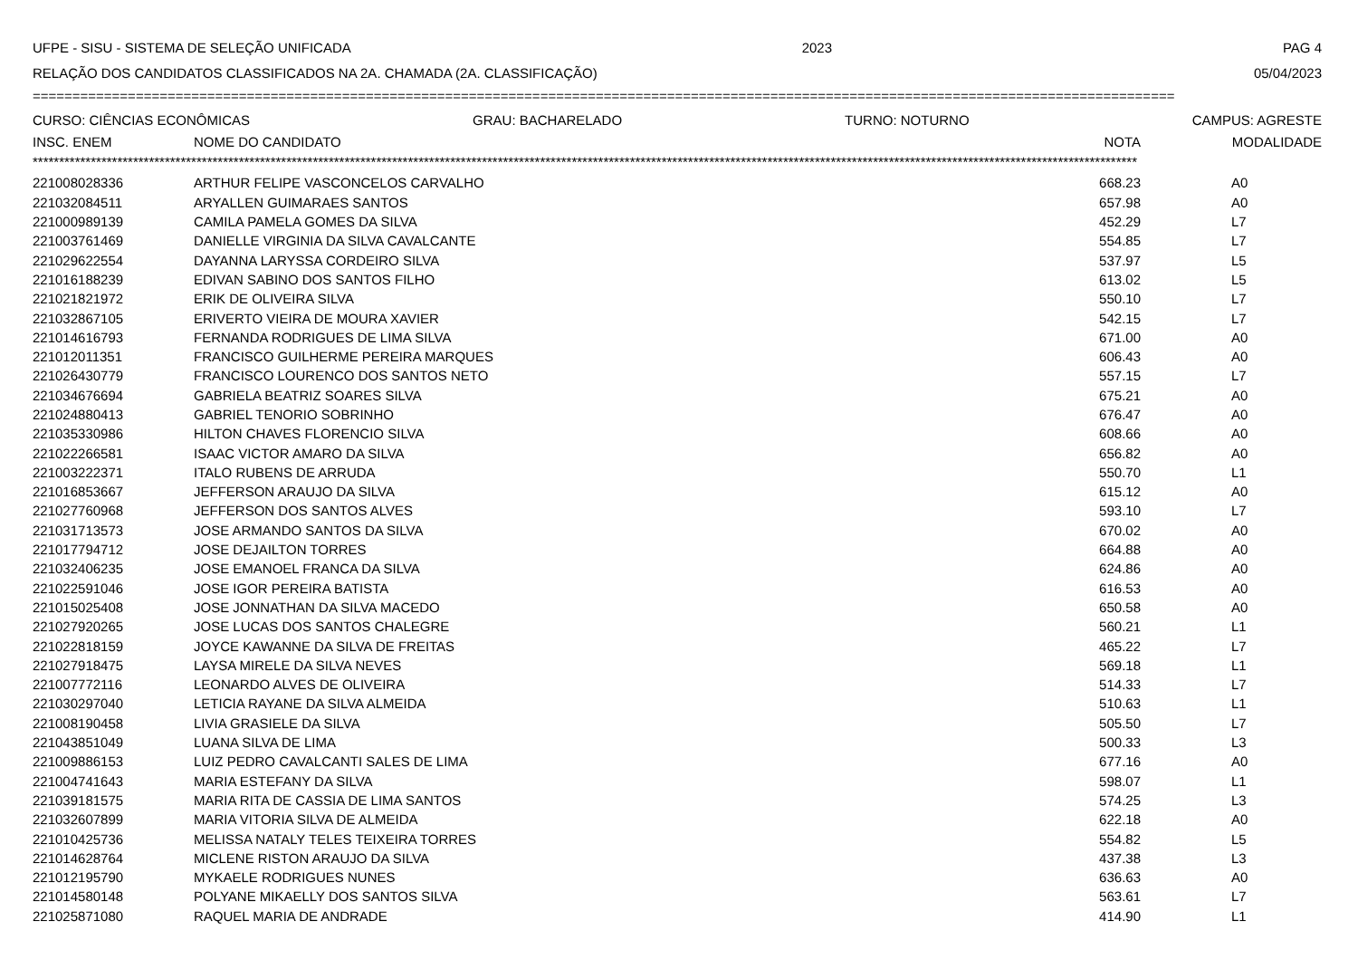UFPE - SISU - SISTEMA DE SELEÇÃO UNIFICADA 2023 PAG 4
RELAÇÃO DOS CANDIDATOS CLASSIFICADOS NA 2A. CHAMADA (2A. CLASSIFICAÇÃO) 05/04/2023
================================================================================================================================================
CURSO: CIÊNCIAS ECONÔMICAS GRAU: BACHARELADO TURNO: NOTURNO CAMPUS: AGRESTE
| INSC. ENEM | NOME DO CANDIDATO | NOTA | MODALIDADE |
| --- | --- | --- | --- |
| ***************************************************************************************************************************************************************************************************************** | | | |
| 221008028336 | ARTHUR FELIPE VASCONCELOS CARVALHO | 668.23 | A0 |
| 221032084511 | ARYALLEN GUIMARAES SANTOS | 657.98 | A0 |
| 221000989139 | CAMILA PAMELA GOMES DA SILVA | 452.29 | L7 |
| 221003761469 | DANIELLE VIRGINIA DA SILVA CAVALCANTE | 554.85 | L7 |
| 221029622554 | DAYANNA LARYSSA CORDEIRO SILVA | 537.97 | L5 |
| 221016188239 | EDIVAN SABINO DOS SANTOS FILHO | 613.02 | L5 |
| 221021821972 | ERIK DE OLIVEIRA SILVA | 550.10 | L7 |
| 221032867105 | ERIVERTO VIEIRA DE MOURA XAVIER | 542.15 | L7 |
| 221014616793 | FERNANDA RODRIGUES DE LIMA SILVA | 671.00 | A0 |
| 221012011351 | FRANCISCO GUILHERME PEREIRA MARQUES | 606.43 | A0 |
| 221026430779 | FRANCISCO LOURENCO DOS SANTOS NETO | 557.15 | L7 |
| 221034676694 | GABRIELA BEATRIZ SOARES SILVA | 675.21 | A0 |
| 221024880413 | GABRIEL TENORIO SOBRINHO | 676.47 | A0 |
| 221035330986 | HILTON CHAVES FLORENCIO SILVA | 608.66 | A0 |
| 221022266581 | ISAAC VICTOR AMARO DA SILVA | 656.82 | A0 |
| 221003222371 | ITALO RUBENS DE ARRUDA | 550.70 | L1 |
| 221016853667 | JEFFERSON ARAUJO DA SILVA | 615.12 | A0 |
| 221027760968 | JEFFERSON DOS SANTOS ALVES | 593.10 | L7 |
| 221031713573 | JOSE ARMANDO SANTOS DA SILVA | 670.02 | A0 |
| 221017794712 | JOSE DEJAILTON TORRES | 664.88 | A0 |
| 221032406235 | JOSE EMANOEL FRANCA DA SILVA | 624.86 | A0 |
| 221022591046 | JOSE IGOR PEREIRA BATISTA | 616.53 | A0 |
| 221015025408 | JOSE JONNATHAN DA SILVA MACEDO | 650.58 | A0 |
| 221027920265 | JOSE LUCAS DOS SANTOS CHALEGRE | 560.21 | L1 |
| 221022818159 | JOYCE KAWANNE DA SILVA DE FREITAS | 465.22 | L7 |
| 221027918475 | LAYSA MIRELE DA SILVA NEVES | 569.18 | L1 |
| 221007772116 | LEONARDO ALVES DE OLIVEIRA | 514.33 | L7 |
| 221030297040 | LETICIA RAYANE DA SILVA ALMEIDA | 510.63 | L1 |
| 221008190458 | LIVIA GRASIELE DA SILVA | 505.50 | L7 |
| 221043851049 | LUANA SILVA DE LIMA | 500.33 | L3 |
| 221009886153 | LUIZ PEDRO CAVALCANTI SALES DE LIMA | 677.16 | A0 |
| 221004741643 | MARIA ESTEFANY DA SILVA | 598.07 | L1 |
| 221039181575 | MARIA RITA DE CASSIA DE LIMA SANTOS | 574.25 | L3 |
| 221032607899 | MARIA VITORIA SILVA DE ALMEIDA | 622.18 | A0 |
| 221010425736 | MELISSA NATALY TELES TEIXEIRA TORRES | 554.82 | L5 |
| 221014628764 | MICLENE RISTON ARAUJO DA SILVA | 437.38 | L3 |
| 221012195790 | MYKAELE RODRIGUES NUNES | 636.63 | A0 |
| 221014580148 | POLYANE MIKAELLY DOS SANTOS SILVA | 563.61 | L7 |
| 221025871080 | RAQUEL MARIA DE ANDRADE | 414.90 | L1 |